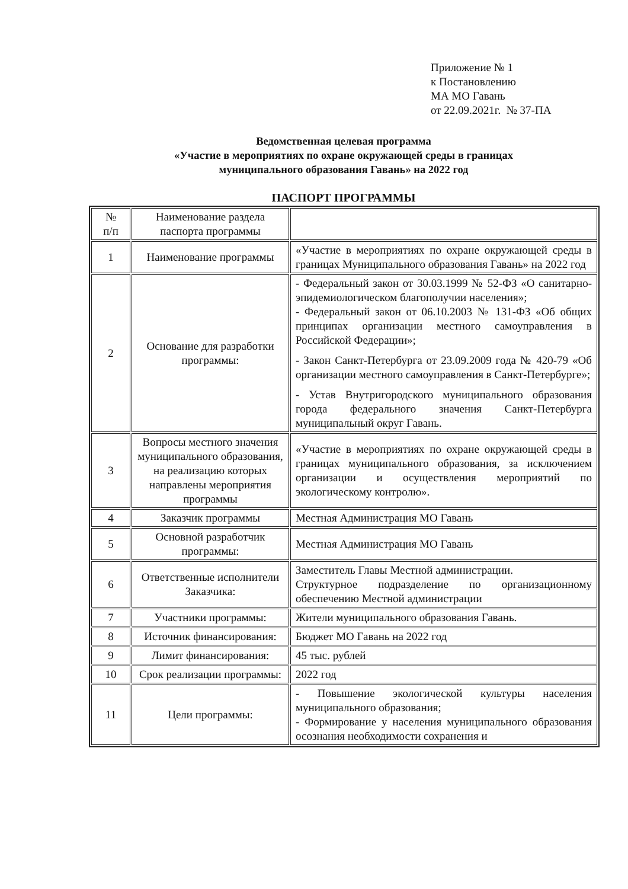Приложение № 1
к Постановлению
МА МО Гавань
от 22.09.2021г. № 37-ПА
Ведомственная целевая программа
«Участие в мероприятиях по охране окружающей среды в границах
муниципального образования Гавань» на 2022 год
ПАСПОРТ ПРОГРАММЫ
| № п/п | Наименование раздела паспорта программы | |
| 1 | Наименование программы | «Участие в мероприятиях по охране окружающей среды в границах Муниципального образования Гавань» на 2022 год |
| 2 | Основание для разработки программы: | - Федеральный закон от 30.03.1999 № 52-ФЗ «О санитарно-эпидемиологическом благополучии населения»; - Федеральный закон от 06.10.2003 № 131-ФЗ «Об общих принципах организации местного самоуправления в Российской Федерации»; - Закон Санкт-Петербурга от 23.09.2009 года № 420-79 «Об организации местного самоуправления в Санкт-Петербурге»; - Устав Внутригородского муниципального образования города федерального значения Санкт-Петербурга муниципальный округ Гавань. |
| 3 | Вопросы местного значения муниципального образования, на реализацию которых направлены мероприятия программы | «Участие в мероприятиях по охране окружающей среды в границах муниципального образования, за исключением организации и осуществления мероприятий по экологическому контролю». |
| 4 | Заказчик программы | Местная Администрация МО Гавань |
| 5 | Основной разработчик программы: | Местная Администрация МО Гавань |
| 6 | Ответственные исполнители Заказчика: | Заместитель Главы Местной администрации. Структурное подразделение по организационному обеспечению Местной администрации |
| 7 | Участники программы: | Жители муниципального образования Гавань. |
| 8 | Источник финансирования: | Бюджет МО Гавань на 2022 год |
| 9 | Лимит финансирования: | 45 тыс. рублей |
| 10 | Срок реализации программы: | 2022 год |
| 11 | Цели программы: | - Повышение экологической культуры населения муниципального образования; - Формирование у населения муниципального образования осознания необходимости сохранения и |